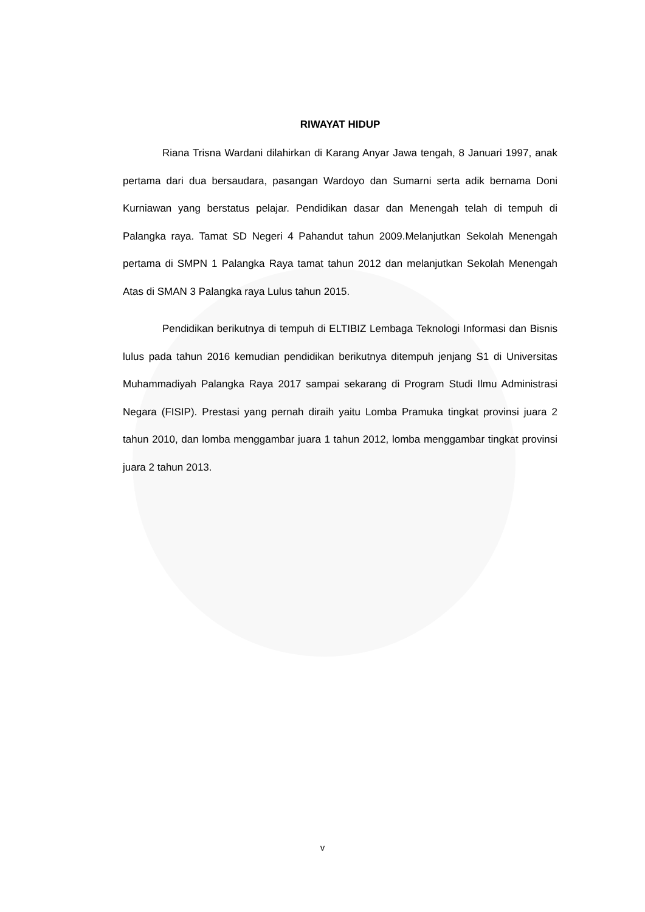RIWAYAT HIDUP
Riana Trisna Wardani dilahirkan di Karang Anyar Jawa tengah, 8 Januari 1997, anak pertama dari dua bersaudara, pasangan Wardoyo dan Sumarni serta adik bernama Doni Kurniawan yang berstatus pelajar. Pendidikan dasar dan Menengah telah di tempuh di Palangka raya. Tamat SD Negeri 4 Pahandut tahun 2009.Melanjutkan Sekolah Menengah pertama di SMPN 1 Palangka Raya tamat tahun 2012 dan melanjutkan Sekolah Menengah Atas di SMAN 3 Palangka raya Lulus tahun 2015.
Pendidikan berikutnya di tempuh di ELTIBIZ Lembaga Teknologi Informasi dan Bisnis lulus pada tahun 2016 kemudian pendidikan berikutnya ditempuh jenjang S1 di Universitas Muhammadiyah Palangka Raya 2017 sampai sekarang di Program Studi Ilmu Administrasi Negara (FISIP). Prestasi yang pernah diraih yaitu Lomba Pramuka tingkat provinsi juara 2 tahun 2010, dan lomba menggambar juara 1 tahun 2012, lomba menggambar tingkat provinsi juara 2 tahun 2013.
v